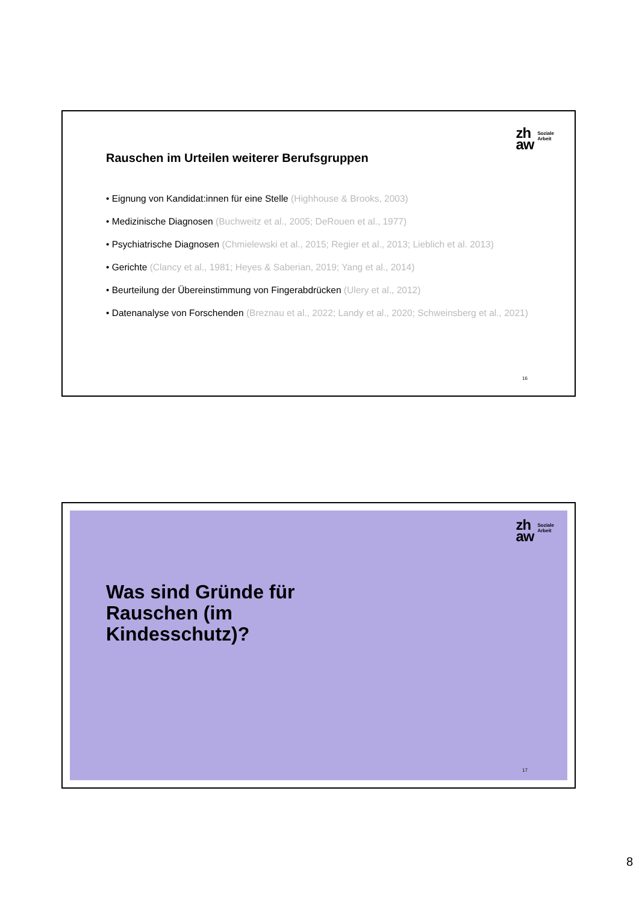zh
aw
Soziale
Arbeit
Rauschen im Urteilen weiterer Berufsgruppen
• Eignung von Kandidat:innen für eine Stelle (Highhouse & Brooks, 2003)
• Medizinische Diagnosen (Buchweitz et al., 2005; DeRouen et al., 1977)
• Psychiatrische Diagnosen (Chmielewski et al., 2015; Regier et al., 2013; Lieblich et al. 2013)
• Gerichte (Clancy et al., 1981; Heyes & Saberian, 2019; Yang et al., 2014)
• Beurteilung der Übereinstimmung von Fingerabdrücken (Ulery et al., 2012)
• Datenanalyse von Forschenden (Breznau et al., 2022; Landy et al., 2020; Schweinsberg et al., 2021)
16
zh
aw
Soziale
Arbeit
Was sind Gründe für
Rauschen (im
Kindesschutz)?
17
8